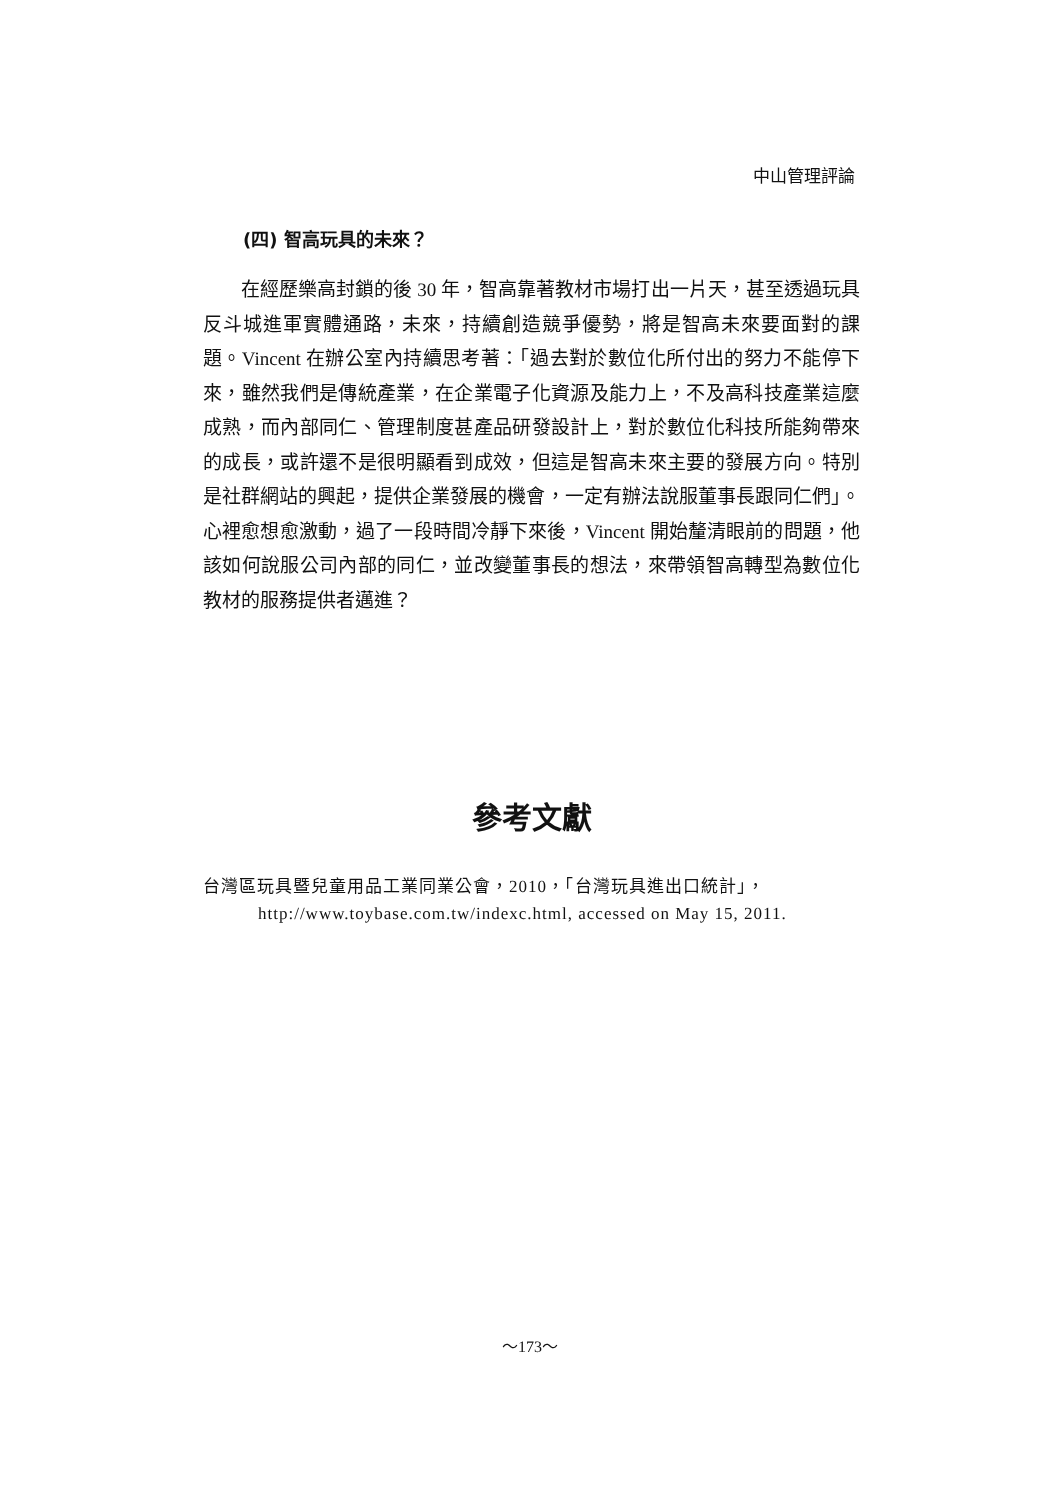中山管理評論
(四) 智高玩具的未來？
在經歷樂高封鎖的後 30 年，智高靠著教材市場打出一片天，甚至透過玩具反斗城進軍實體通路，未來，持續創造競爭優勢，將是智高未來要面對的課題。Vincent 在辦公室內持續思考著：「過去對於數位化所付出的努力不能停下來，雖然我們是傳統產業，在企業電子化資源及能力上，不及高科技產業這麼成熟，而內部同仁、管理制度甚產品研發設計上，對於數位化科技所能夠帶來的成長，或許還不是很明顯看到成效，但這是智高未來主要的發展方向。特別是社群網站的興起，提供企業發展的機會，一定有辦法說服董事長跟同仁們」。心裡愈想愈激動，過了一段時間冷靜下來後，Vincent 開始釐清眼前的問題，他該如何說服公司內部的同仁，並改變董事長的想法，來帶領智高轉型為數位化教材的服務提供者邁進？
參考文獻
台灣區玩具暨兒童用品工業同業公會，2010，「台灣玩具進出口統計」，
http://www.toybase.com.tw/indexc.html, accessed on May 15, 2011.
～173～